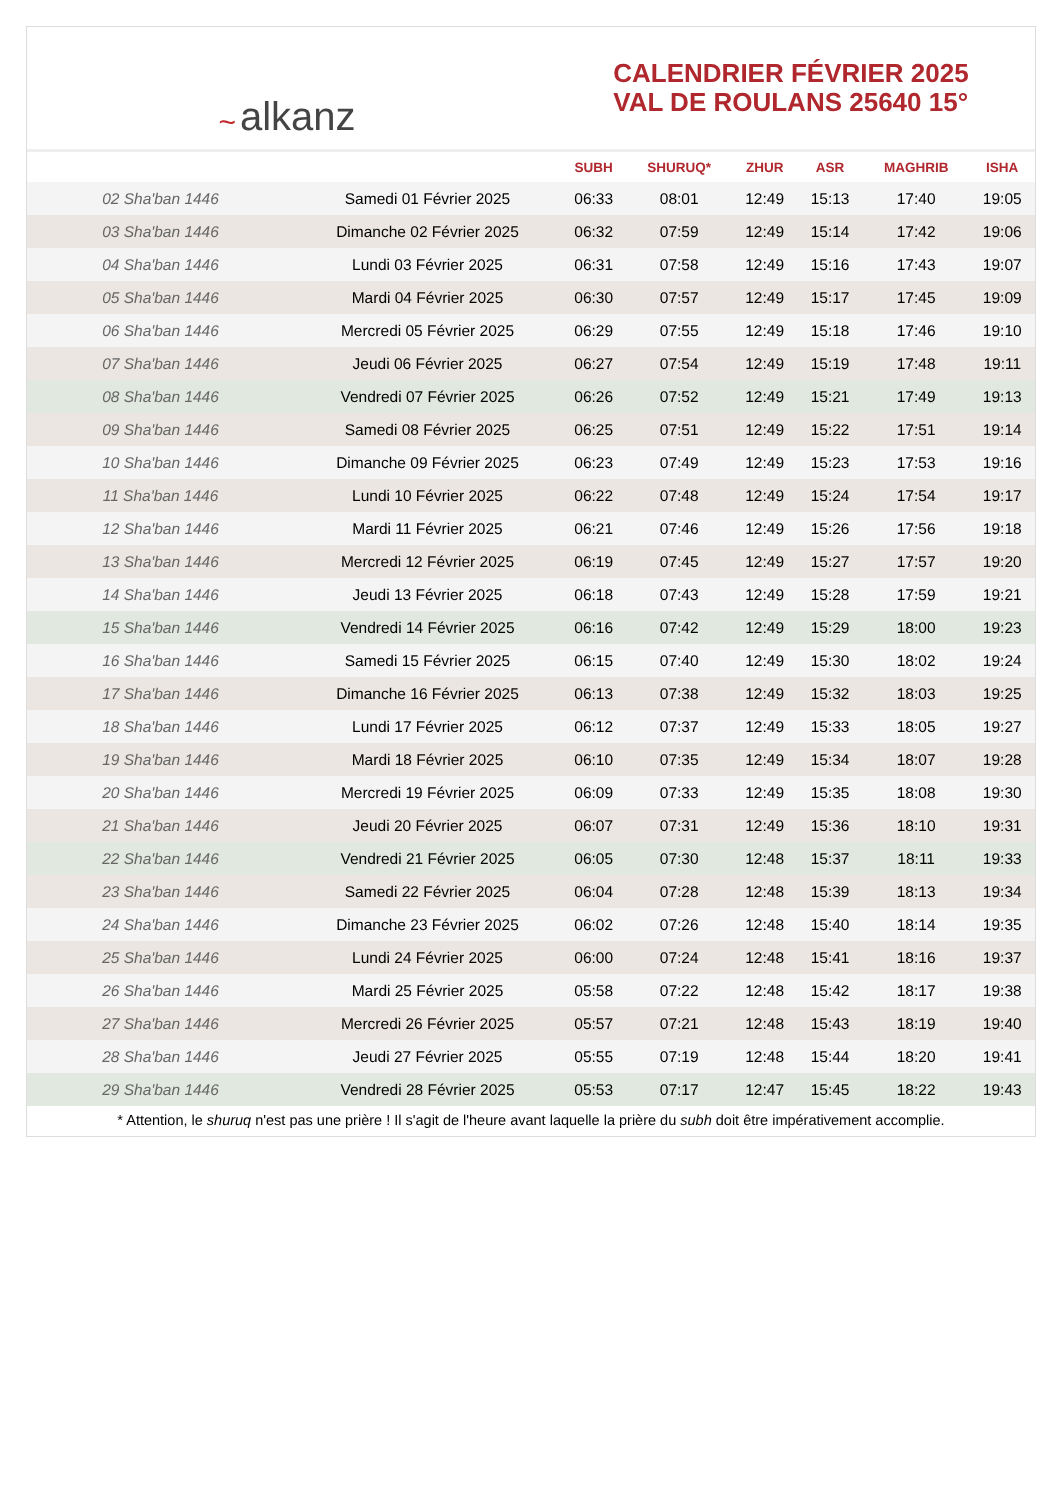~ alkanz
CALENDRIER FÉVRIER 2025
VAL DE ROULANS 25640 15°
| | | SUBH | SHURUQ* | ZHUR | ASR | MAGHRIB | ISHA |
| --- | --- | --- | --- | --- | --- | --- | --- |
| 02 Sha'ban 1446 | Samedi 01 Février 2025 | 06:33 | 08:01 | 12:49 | 15:13 | 17:40 | 19:05 |
| 03 Sha'ban 1446 | Dimanche 02 Février 2025 | 06:32 | 07:59 | 12:49 | 15:14 | 17:42 | 19:06 |
| 04 Sha'ban 1446 | Lundi 03 Février 2025 | 06:31 | 07:58 | 12:49 | 15:16 | 17:43 | 19:07 |
| 05 Sha'ban 1446 | Mardi 04 Février 2025 | 06:30 | 07:57 | 12:49 | 15:17 | 17:45 | 19:09 |
| 06 Sha'ban 1446 | Mercredi 05 Février 2025 | 06:29 | 07:55 | 12:49 | 15:18 | 17:46 | 19:10 |
| 07 Sha'ban 1446 | Jeudi 06 Février 2025 | 06:27 | 07:54 | 12:49 | 15:19 | 17:48 | 19:11 |
| 08 Sha'ban 1446 | Vendredi 07 Février 2025 | 06:26 | 07:52 | 12:49 | 15:21 | 17:49 | 19:13 |
| 09 Sha'ban 1446 | Samedi 08 Février 2025 | 06:25 | 07:51 | 12:49 | 15:22 | 17:51 | 19:14 |
| 10 Sha'ban 1446 | Dimanche 09 Février 2025 | 06:23 | 07:49 | 12:49 | 15:23 | 17:53 | 19:16 |
| 11 Sha'ban 1446 | Lundi 10 Février 2025 | 06:22 | 07:48 | 12:49 | 15:24 | 17:54 | 19:17 |
| 12 Sha'ban 1446 | Mardi 11 Février 2025 | 06:21 | 07:46 | 12:49 | 15:26 | 17:56 | 19:18 |
| 13 Sha'ban 1446 | Mercredi 12 Février 2025 | 06:19 | 07:45 | 12:49 | 15:27 | 17:57 | 19:20 |
| 14 Sha'ban 1446 | Jeudi 13 Février 2025 | 06:18 | 07:43 | 12:49 | 15:28 | 17:59 | 19:21 |
| 15 Sha'ban 1446 | Vendredi 14 Février 2025 | 06:16 | 07:42 | 12:49 | 15:29 | 18:00 | 19:23 |
| 16 Sha'ban 1446 | Samedi 15 Février 2025 | 06:15 | 07:40 | 12:49 | 15:30 | 18:02 | 19:24 |
| 17 Sha'ban 1446 | Dimanche 16 Février 2025 | 06:13 | 07:38 | 12:49 | 15:32 | 18:03 | 19:25 |
| 18 Sha'ban 1446 | Lundi 17 Février 2025 | 06:12 | 07:37 | 12:49 | 15:33 | 18:05 | 19:27 |
| 19 Sha'ban 1446 | Mardi 18 Février 2025 | 06:10 | 07:35 | 12:49 | 15:34 | 18:07 | 19:28 |
| 20 Sha'ban 1446 | Mercredi 19 Février 2025 | 06:09 | 07:33 | 12:49 | 15:35 | 18:08 | 19:30 |
| 21 Sha'ban 1446 | Jeudi 20 Février 2025 | 06:07 | 07:31 | 12:49 | 15:36 | 18:10 | 19:31 |
| 22 Sha'ban 1446 | Vendredi 21 Février 2025 | 06:05 | 07:30 | 12:48 | 15:37 | 18:11 | 19:33 |
| 23 Sha'ban 1446 | Samedi 22 Février 2025 | 06:04 | 07:28 | 12:48 | 15:39 | 18:13 | 19:34 |
| 24 Sha'ban 1446 | Dimanche 23 Février 2025 | 06:02 | 07:26 | 12:48 | 15:40 | 18:14 | 19:35 |
| 25 Sha'ban 1446 | Lundi 24 Février 2025 | 06:00 | 07:24 | 12:48 | 15:41 | 18:16 | 19:37 |
| 26 Sha'ban 1446 | Mardi 25 Février 2025 | 05:58 | 07:22 | 12:48 | 15:42 | 18:17 | 19:38 |
| 27 Sha'ban 1446 | Mercredi 26 Février 2025 | 05:57 | 07:21 | 12:48 | 15:43 | 18:19 | 19:40 |
| 28 Sha'ban 1446 | Jeudi 27 Février 2025 | 05:55 | 07:19 | 12:48 | 15:44 | 18:20 | 19:41 |
| 29 Sha'ban 1446 | Vendredi 28 Février 2025 | 05:53 | 07:17 | 12:47 | 15:45 | 18:22 | 19:43 |
* Attention, le shuruq n'est pas une prière ! Il s'agit de l'heure avant laquelle la prière du subh doit être impérativement accomplie.